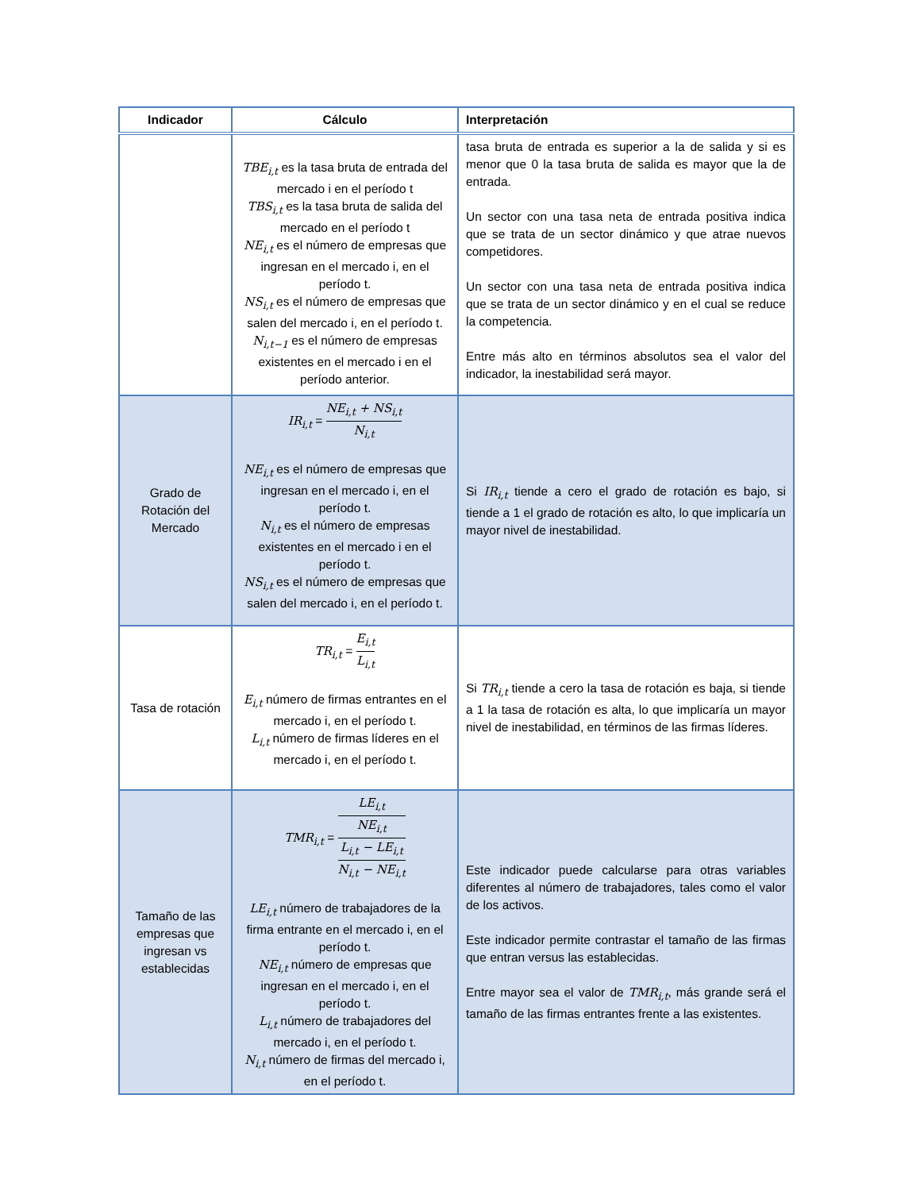| Indicador | Cálculo | Interpretación |
| --- | --- | --- |
| | TBE<sub>i,t</sub> es la tasa bruta de entrada del mercado i en el período t TBS<sub>i,t</sub> es la tasa bruta de salida del mercado en el período t NE<sub>i,t</sub> es el número de empresas que ingresan en el mercado i, en el período t. NS<sub>i,t</sub> es el número de empresas que salen del mercado i, en el período t. N<sub>i,t−1</sub> es el número de empresas existentes en el mercado i en el período anterior. | tasa bruta de entrada es superior a la de salida y si es menor que 0 la tasa bruta de salida es mayor que la de entrada. Un sector con una tasa neta de entrada positiva indica que se trata de un sector dinámico y que atrae nuevos competidores. Un sector con una tasa neta de entrada positiva indica que se trata de un sector dinámico y en el cual se reduce la competencia. Entre más alto en términos absolutos sea el valor del indicador, la inestabilidad será mayor. |
| Grado de Rotación del Mercado | IR<sub>i,t</sub> = NE<sub>i,t</sub> + NS<sub>i,t</sub> N<sub>i,t</sub> NE<sub>i,t</sub> es el número de empresas que ingresan en el mercado i, en el período t. N<sub>i,t</sub> es el número de empresas existentes en el mercado i en el período t. NS<sub>i,t</sub> es el número de empresas que salen del mercado i, en el período t. | Si IR<sub>i,t</sub> tiende a cero el grado de rotación es bajo, si tiende a 1 el grado de rotación es alto, lo que implicaría un mayor nivel de inestabilidad. |
| Tasa de rotación | TR<sub>i,t</sub> = E<sub>i,t</sub> L<sub>i,t</sub> E<sub>i,t</sub> número de firmas entrantes en el mercado i, en el período t. L<sub>i,t</sub> número de firmas líderes en el mercado i, en el período t. | Si TR<sub>i,t</sub> tiende a cero la tasa de rotación es baja, si tiende a 1 la tasa de rotación es alta, lo que implicaría un mayor nivel de inestabilidad, en términos de las firmas líderes. |
| Tamaño de las empresas que ingresan vs establecidas | TMR<sub>i,t</sub> = LE<sub>i,t</sub> NE<sub>i,t</sub> L<sub>i,t</sub> − LE<sub>i,t</sub> N<sub>i,t</sub> − NE<sub>i,t</sub> LE<sub>i,t</sub> número de trabajadores de la firma entrante en el mercado i, en el período t. NE<sub>i,t</sub> número de empresas que ingresan en el mercado i, en el período t. L<sub>i,t</sub> número de trabajadores del mercado i, en el período t. N<sub>i,t</sub> número de firmas del mercado i, en el período t. | Este indicador puede calcularse para otras variables diferentes al número de trabajadores, tales como el valor de los activos. Este indicador permite contrastar el tamaño de las firmas que entran versus las establecidas. Entre mayor sea el valor de TMR<sub>i,t</sub> , más grande será el tamaño de las firmas entrantes frente a las existentes. |